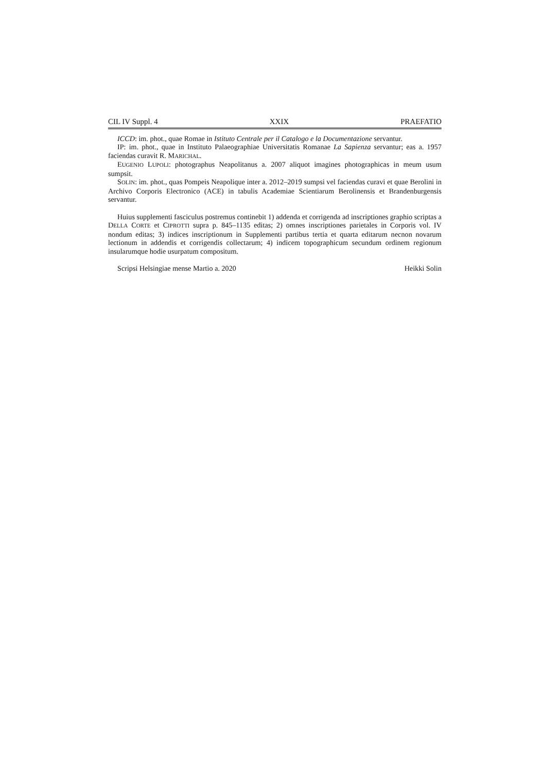CIL IV Suppl. 4 XXIX PRAEFATIO
ICCD: im. phot., quae Romae in Istituto Centrale per il Catalogo e la Documentazione servantur.
IP: im. phot., quae in Instituto Palaeographiae Universitatis Romanae La Sapienza servantur; eas a. 1957 faciendas curavit R. MARICHAL.
EUGENIO LUPOLI: photographus Neapolitanus a. 2007 aliquot imagines photographicas in meum usum sumpsit.
SOLIN: im. phot., quas Pompeis Neapolique inter a. 2012–2019 sumpsi vel faciendas curavi et quae Berolini in Archivo Corporis Electronico (ACE) in tabulis Academiae Scientiarum Berolinensis et Brandenburgensis servantur.
Huius supplementi fasciculus postremus continebit 1) addenda et corrigenda ad inscriptiones graphio scriptas a DELLA CORTE et CIPROTTI supra p. 845–1135 editas; 2) omnes inscriptiones parietales in Corporis vol. IV nondum editas; 3) indices inscriptionum in Supplementi partibus tertia et quarta editarum necnon novarum lectionum in addendis et corrigendis collectarum; 4) indicem topographicum secundum ordinem regionum insularumque hodie usurpatum compositum.
Scripsi Helsingiae mense Martio a. 2020 Heikki Solin